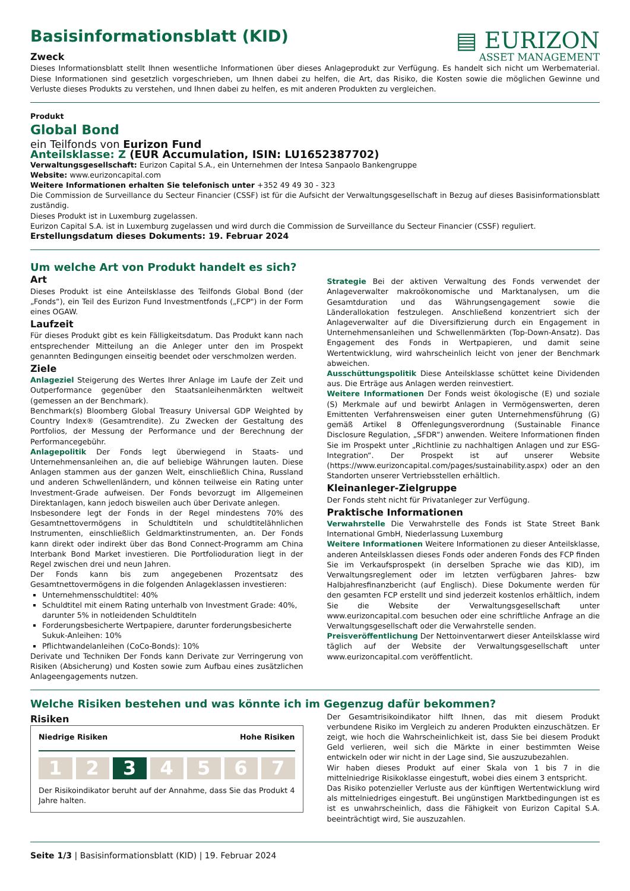Basisinformationsblatt (KID)
Zweck
▤ EURIZON
ASSET MANAGEMENT
Dieses Informationsblatt stellt Ihnen wesentliche Informationen über dieses Anlageprodukt zur Verfügung. Es handelt sich nicht um Werbematerial. Diese Informationen sind gesetzlich vorgeschrieben, um Ihnen dabei zu helfen, die Art, das Risiko, die Kosten sowie die möglichen Gewinne und Verluste dieses Produkts zu verstehen, und Ihnen dabei zu helfen, es mit anderen Produkten zu vergleichen.
Produkt
Global Bond
ein Teilfonds von Eurizon Fund
Anteilsklasse: Z (EUR Accumulation, ISIN: LU1652387702)
Verwaltungsgesellschaft: Eurizon Capital S.A., ein Unternehmen der Intesa Sanpaolo Bankengruppe
Website: www.eurizoncapital.com
Weitere Informationen erhalten Sie telefonisch unter +352 49 49 30 - 323
Die Commission de Surveillance du Secteur Financier (CSSF) ist für die Aufsicht der Verwaltungsgesellschaft in Bezug auf dieses Basisinformationsblatt zuständig.
Dieses Produkt ist in Luxemburg zugelassen.
Eurizon Capital S.A. ist in Luxemburg zugelassen und wird durch die Commission de Surveillance du Secteur Financier (CSSF) reguliert.
Erstellungsdatum dieses Dokuments: 19. Februar 2024
Um welche Art von Produkt handelt es sich?
Art
Dieses Produkt ist eine Anteilsklasse des Teilfonds Global Bond (der „Fonds“), ein Teil des Eurizon Fund Investmentfonds („FCP") in der Form eines OGAW.
Laufzeit
Für dieses Produkt gibt es kein Fälligkeitsdatum. Das Produkt kann nach entsprechender Mitteilung an die Anleger unter den im Prospekt genannten Bedingungen einseitig beendet oder verschmolzen werden.
Ziele
Anlageziel Steigerung des Wertes Ihrer Anlage im Laufe der Zeit und Outperformance gegenüber den Staatsanleihenmärkten weltweit (gemessen an der Benchmark).
Benchmark(s) Bloomberg Global Treasury Universal GDP Weighted by Country Index® (Gesamtrendite). Zu Zwecken der Gestaltung des Portfolios, der Messung der Performance und der Berechnung der Performancegebühr.
Anlagepolitik Der Fonds legt überwiegend in Staats- und Unternehmensanleihen an, die auf beliebige Währungen lauten. Diese Anlagen stammen aus der ganzen Welt, einschließlich China, Russland und anderen Schwellenländern, und können teilweise ein Rating unter Investment-Grade aufweisen. Der Fonds bevorzugt im Allgemeinen Direktanlagen, kann jedoch bisweilen auch über Derivate anlegen.
Insbesondere legt der Fonds in der Regel mindestens 70% des Gesamtnettovermögens in Schuldtiteln und schuldtitelähnlichen Instrumenten, einschließlich Geldmarktinstrumenten, an. Der Fonds kann direkt oder indirekt über das Bond Connect-Programm am China Interbank Bond Market investieren. Die Portfolioduration liegt in der Regel zwischen drei und neun Jahren.
Der Fonds kann bis zum angegebenen Prozentsatz des Gesamtnettovermögens in die folgenden Anlageklassen investieren:
Unternehmensschuldtitel: 40%
Schuldtitel mit einem Rating unterhalb von Investment Grade: 40%, darunter 5% in notleidenden Schuldtiteln
Forderungsbesicherte Wertpapiere, darunter forderungsbesicherte Sukuk-Anleihen: 10%
Pflichtwandelanleihen (CoCo-Bonds): 10%
Derivate und Techniken Der Fonds kann Derivate zur Verringerung von Risiken (Absicherung) und Kosten sowie zum Aufbau eines zusätzlichen Anlageengagements nutzen.
Strategie Bei der aktiven Verwaltung des Fonds verwendet der Anlageverwalter makroökonomische und Marktanalysen, um die Gesamtduration und das Währungsengagement sowie die Länderallokation festzulegen. Anschließend konzentriert sich der Anlageverwalter auf die Diversifizierung durch ein Engagement in Unternehmensanleihen und Schwellenmärkten (Top-Down-Ansatz). Das Engagement des Fonds in Wertpapieren, und damit seine Wertentwicklung, wird wahrscheinlich leicht von jener der Benchmark abweichen.
Ausschüttungspolitik Diese Anteilsklasse schüttet keine Dividenden aus. Die Erträge aus Anlagen werden reinvestiert.
Weitere Informationen Der Fonds weist ökologische (E) und soziale (S) Merkmale auf und bewirbt Anlagen in Vermögenswerten, deren Emittenten Verfahrensweisen einer guten Unternehmensführung (G) gemäß Artikel 8 Offenlegungsverordnung (Sustainable Finance Disclosure Regulation, „SFDR“) anwenden. Weitere Informationen finden Sie im Prospekt unter „Richtlinie zu nachhaltigen Anlagen und zur ESG-Integration“. Der Prospekt ist auf unserer Website (https://www.eurizoncapital.com/pages/sustainability.aspx) oder an den Standorten unserer Vertriebsstellen erhältlich.
Kleinanleger-Zielgruppe
Der Fonds steht nicht für Privatanleger zur Verfügung.
Praktische Informationen
Verwahrstelle Die Verwahrstelle des Fonds ist State Street Bank International GmbH, Niederlassung Luxemburg
Weitere Informationen Weitere Informationen zu dieser Anteilsklasse, anderen Anteilsklassen dieses Fonds oder anderen Fonds des FCP finden Sie im Verkaufsprospekt (in derselben Sprache wie das KID), im Verwaltungsreglement oder im letzten verfügbaren Jahres- bzw Halbjahresfinanzbericht (auf Englisch). Diese Dokumente werden für den gesamten FCP erstellt und sind jederzeit kostenlos erhältlich, indem Sie die Website der Verwaltungsgesellschaft unter www.eurizoncapital.com besuchen oder eine schriftliche Anfrage an die Verwaltungsgesellschaft oder die Verwahrstelle senden.
Preisveröffentlichung Der Nettoinventarwert dieser Anteilsklasse wird täglich auf der Website der Verwaltungsgesellschaft unter www.eurizoncapital.com veröffentlicht.
Welche Risiken bestehen und was könnte ich im Gegenzug dafür bekommen?
Risiken
Niedrige Risiken Hohe Risiken
1 2 3 4 5 6 7
Der Risikoindikator beruht auf der Annahme, dass Sie das Produkt 4 Jahre halten.
Der Gesamtrisikoindikator hilft Ihnen, das mit diesem Produkt verbundene Risiko im Vergleich zu anderen Produkten einzuschätzen. Er zeigt, wie hoch die Wahrscheinlichkeit ist, dass Sie bei diesem Produkt Geld verlieren, weil sich die Märkte in einer bestimmten Weise entwickeln oder wir nicht in der Lage sind, Sie auszuzubezahlen.
Wir haben dieses Produkt auf einer Skala von 1 bis 7 in die mittelniedrige Risikoklasse eingestuft, wobei dies einem 3 entspricht.
Das Risiko potenzieller Verluste aus der künftigen Wertentwicklung wird als mittelniedriges eingestuft. Bei ungünstigen Marktbedingungen ist es ist es unwahrscheinlich, dass die Fähigkeit von Eurizon Capital S.A. beeinträchtigt wird, Sie auszuzahlen.
Seite 1/3 | Basisinformationsblatt (KID) | 19. Februar 2024